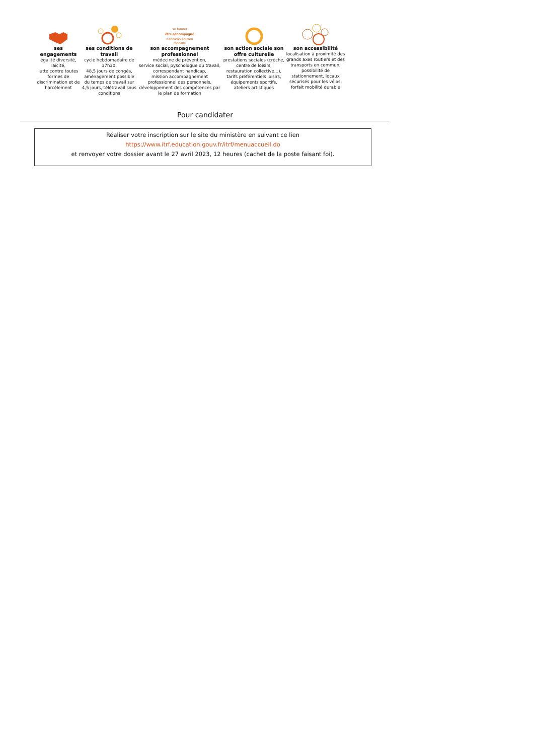ses engagements
égalité diversité,
laïcité,
lutte contre toutes formes de discrimination et de harcèlement
ses conditions de travail
cycle hebdomadaire de 37h30,
48,5 jours de congés, aménagement possible du temps de travail sur 4,5 jours, télétravail sous conditions
se former
être accompagné
handicap soutien
mobilité
son accompagnement professionnel
médecine de prévention,
service social, pyschologue du travail, correspondant handicap,
mission accompagnement professionnel des personnels,
développement des compétences par le plan de formation
son action sociale son offre culturelle
prestations sociales (crèche, centre de loisirs, restauration collective…), tarifs préférentiels loisirs, équipements sportifs, ateliers artistiques
son accessibilité
localisation à proximité des grands axes routiers et des transports en commun, possibilité de stationnement, locaux sécurisés pour les vélos, forfait mobilité durable
Pour candidater
Réaliser votre inscription sur le site du ministère en suivant ce lien
https://www.itrf.education.gouv.fr/itrf/menuaccueil.do
et renvoyer votre dossier avant le 27 avril 2023, 12 heures (cachet de la poste faisant foi).